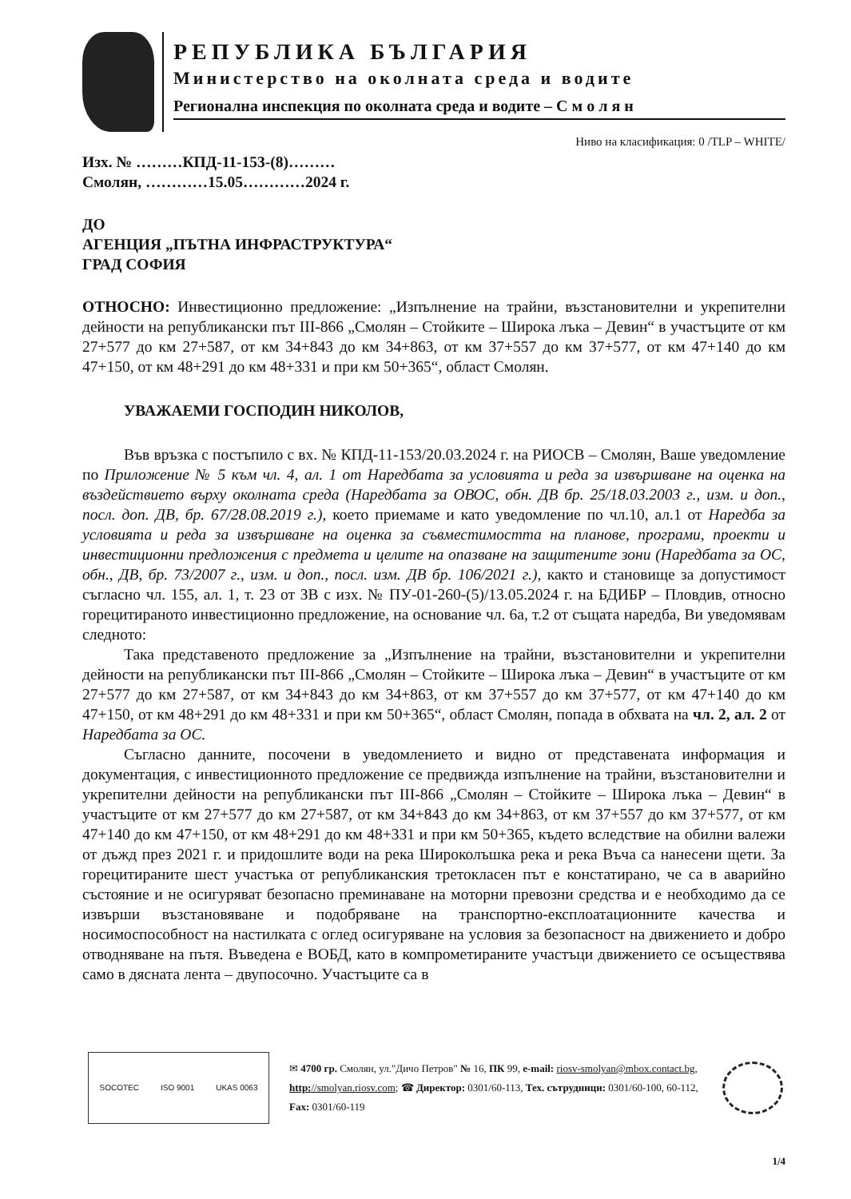РЕПУБЛИКА БЪЛГАРИЯ
Министерство на околната среда и водите
Регионална инспекция по околната среда и водите – С м о л я н
Ниво на класификация: 0 /TLP – WHITE/
Изх. № ………КПД-11-153-(8)………
Смолян, …………15.05…………2024 г.
ДО
АГЕНЦИЯ „ПЪТНА ИНФРАСТРУКТУРА“
ГРАД СОФИЯ
ОТНОСНО: Инвестиционно предложение: „Изпълнение на трайни, възстановителни и укрепителни дейности на републикански път III-866 „Смолян – Стойките – Широка лъка – Девин“ в участъците от км 27+577 до км 27+587, от км 34+843 до км 34+863, от км 37+557 до км 37+577, от км 47+140 до км 47+150, от км 48+291 до км 48+331 и при км 50+365“, област Смолян.
УВАЖАЕМИ ГОСПОДИН НИКОЛОВ,
Във връзка с постъпило с вх. № КПД-11-153/20.03.2024 г. на РИОСВ – Смолян, Ваше уведомление по Приложение № 5 към чл. 4, ал. 1 от Наредбата за условията и реда за извършване на оценка на въздействието върху околната среда (Наредбата за ОВОС, обн. ДВ бр. 25/18.03.2003 г., изм. и доп., посл. доп. ДВ, бр. 67/28.08.2019 г.), което приемаме и като уведомление по чл.10, ал.1 от Наредба за условията и реда за извършване на оценка за съвместимостта на планове, програми, проекти и инвестиционни предложения с предмета и целите на опазване на защитените зони (Наредбата за ОС, обн., ДВ, бр. 73/2007 г., изм. и доп., посл. изм. ДВ бр. 106/2021 г.), както и становище за допустимост съгласно чл. 155, ал. 1, т. 23 от ЗВ с изх. № ПУ-01-260-(5)/13.05.2024 г. на БДИБР – Пловдив, относно горецитираното инвестиционно предложение, на основание чл. 6а, т.2 от същата наредба, Ви уведомявам следното:
Така представеното предложение за „Изпълнение на трайни, възстановителни и укрепителни дейности на републикански път III-866 „Смолян – Стойките – Широка лъка – Девин“ в участъците от км 27+577 до км 27+587, от км 34+843 до км 34+863, от км 37+557 до км 37+577, от км 47+140 до км 47+150, от км 48+291 до км 48+331 и при км 50+365“, област Смолян, попада в обхвата на чл. 2, ал. 2 от Наредбата за ОС.
Съгласно данните, посочени в уведомлението и видно от представената информация и документация, с инвестиционното предложение се предвижда изпълнение на трайни, възстановителни и укрепителни дейности на републикански път III-866 „Смолян – Стойките – Широка лъка – Девин“ в участъците от км 27+577 до км 27+587, от км 34+843 до км 34+863, от км 37+557 до км 37+577, от км 47+140 до км 47+150, от км 48+291 до км 48+331 и при км 50+365, където вследствие на обилни валежи от дъжд през 2021 г. и придошлите води на река Широколъшка река и река Въча са нанесени щети. За горецитираните шест участъка от републиканския третокласен път е констатирано, че са в аварийно състояние и не осигуряват безопасно преминаване на моторни превозни средства и е необходимо да се извърши възстановяване и подобряване на транспортно-експлоатационните качества и носимоспособност на настилката с оглед осигуряване на условия за безопасност на движението и добро отводняване на пътя. Въведена е ВОБД, като в компрометираните участъци движението се осъществява само в дясната лента – двупосочно. Участъците са в
SOCOTEC ISO 9001 UKAS 0063
✉ 4700 гр. Смолян, ул."Дичо Петров" № 16, ПК 99, e-mail: riosv-smolyan@mbox.contact.bg, http://smolyan.riosv.com; ☎ Директор: 0301/60-113, Тех. сътрудници: 0301/60-100, 60-112, Fax: 0301/60-119
1/4